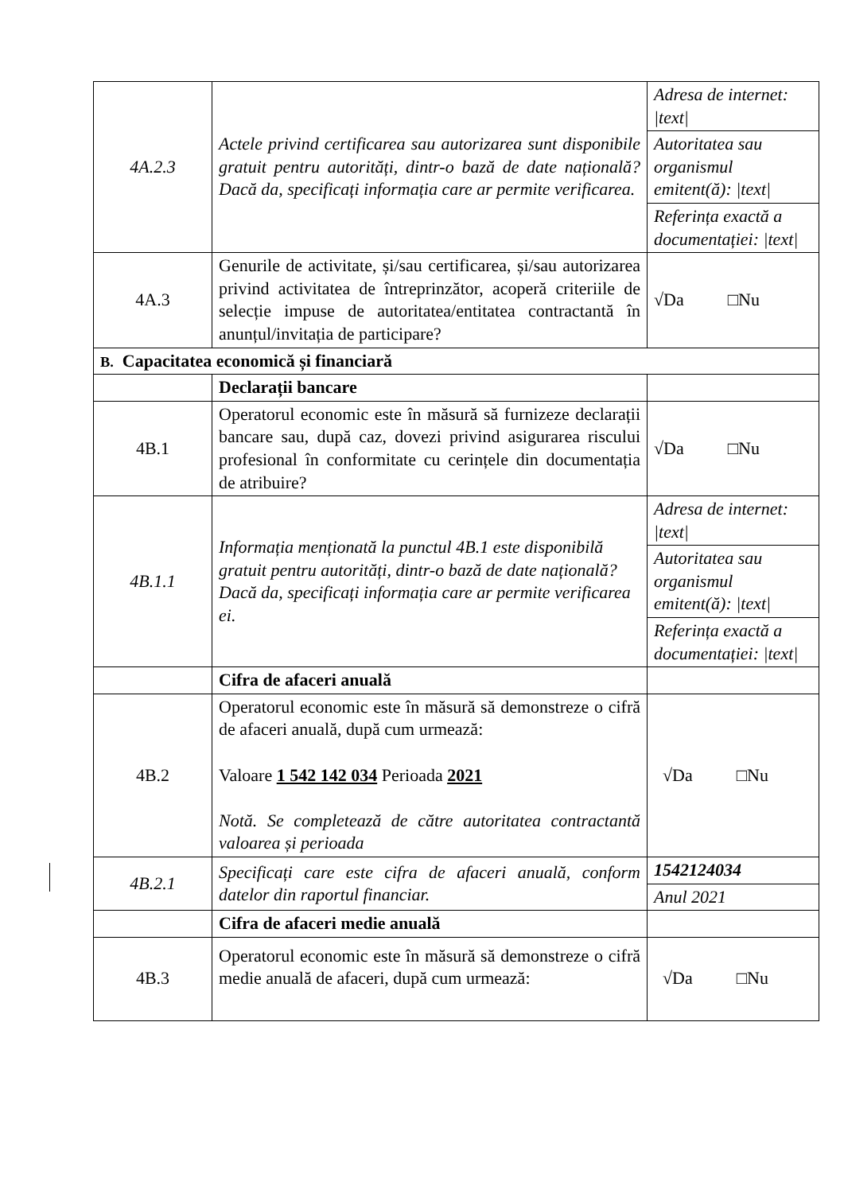| 4A.2.3 | Actele privind certificarea sau autorizarea sunt disponibile gratuit pentru autorități, dintr-o bază de date națională? Dacă da, specificați informația care ar permite verificarea. | Adresa de internet: /text/ |
| | | Autoritatea sau organismul emitent(ă): /text/ |
| | | Referința exactă a documentației: /text/ |
| 4A.3 | Genurile de activitate, și/sau certificarea, și/sau autorizarea privind activitatea de întreprinzător, acoperă criteriile de selecție impuse de autoritatea/entitatea contractantă în anunțul/invitația de participare? | √Da □Nu |
| B. Capacitatea economică și financiară | | |
| | Declarații bancare | |
| 4B.1 | Operatorul economic este în măsură să furnizeze declarații bancare sau, după caz, dovezi privind asigurarea riscului profesional în conformitate cu cerințele din documentația de atribuire? | √Da □Nu |
| 4B.1.1 | Informația menționată la punctul 4B.1 este disponibilă gratuit pentru autorități, dintr-o bază de date națională? Dacă da, specificați informația care ar permite verificarea ei. | Adresa de internet: /text/ |
| | | Autoritatea sau organismul emitent(ă): /text/ |
| | | Referința exactă a documentației: /text/ |
| | Cifra de afaceri anuală | |
| 4B.2 | Operatorul economic este în măsură să demonstreze o cifră de afaceri anuală, după cum urmează: Valoare 1 542 142 034 Perioada 2021 Notă. Se completează de către autoritatea contractantă valoarea și perioada | √Da □Nu |
| 4B.2.1 | Specificați care este cifra de afaceri anuală, conform datelor din raportul financiar. | 1542124034 |
| | | Anul 2021 |
| | Cifra de afaceri medie anuală | |
| 4B.3 | Operatorul economic este în măsură să demonstreze o cifră medie anuală de afaceri, după cum urmează: | √Da □Nu |